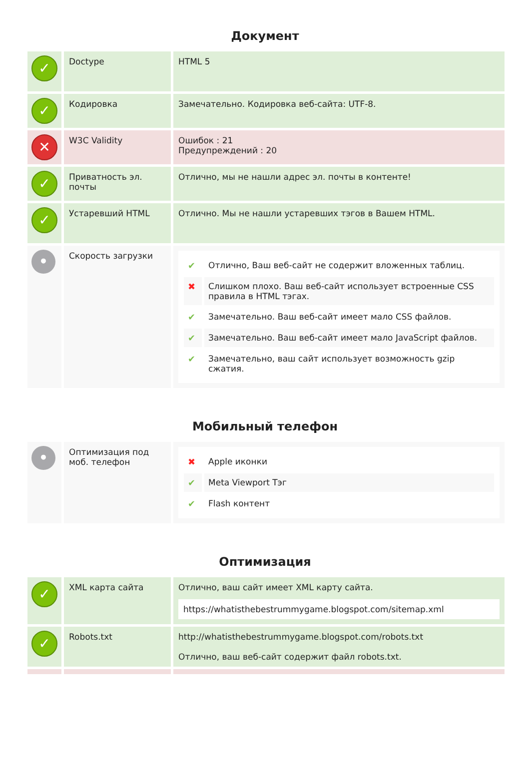Документ
| ✓ | Doctype | HTML 5 |
| ✓ | Кодировка | Замечательно. Кодировка веб-сайта: UTF-8. |
| ✕ | W3C Validity | Ошибок : 21 Предупреждений : 20 |
| ✓ | Приватность эл. почты | Отлично, мы не нашли адрес эл. почты в контенте! |
| ✓ | Устаревший HTML | Отлично. Мы не нашли устаревших тэгов в Вашем HTML. |
| • | Скорость загрузки | / ✔ / Отлично, Ваш веб-сайт не содержит вложенных таблиц. / / ✖ / Слишком плохо. Ваш веб-сайт использует встроенные CSS правила в HTML тэгах. / / ✔ / Замечательно. Ваш веб-сайт имеет мало CSS файлов. / / ✔ / Замечательно. Ваш веб-сайт имеет мало JavaScript файлов. / / ✔ / Замечательно, ваш сайт использует возможность gzip сжатия. / |
Мобильный телефон
| • | Оптимизация под моб. телефон | / ✖ / Apple иконки / / ✔ / Meta Viewport Тэг / / ✔ / Flash контент / |
Оптимизация
| ✓ | XML карта сайта | Отлично, ваш сайт имеет XML карту сайта. https://whatisthebestrummygame.blogspot.com/sitemap.xml |
| ✓ | Robots.txt | http://whatisthebestrummygame.blogspot.com/robots.txt Отлично, ваш веб-сайт содержит файл robots.txt. |